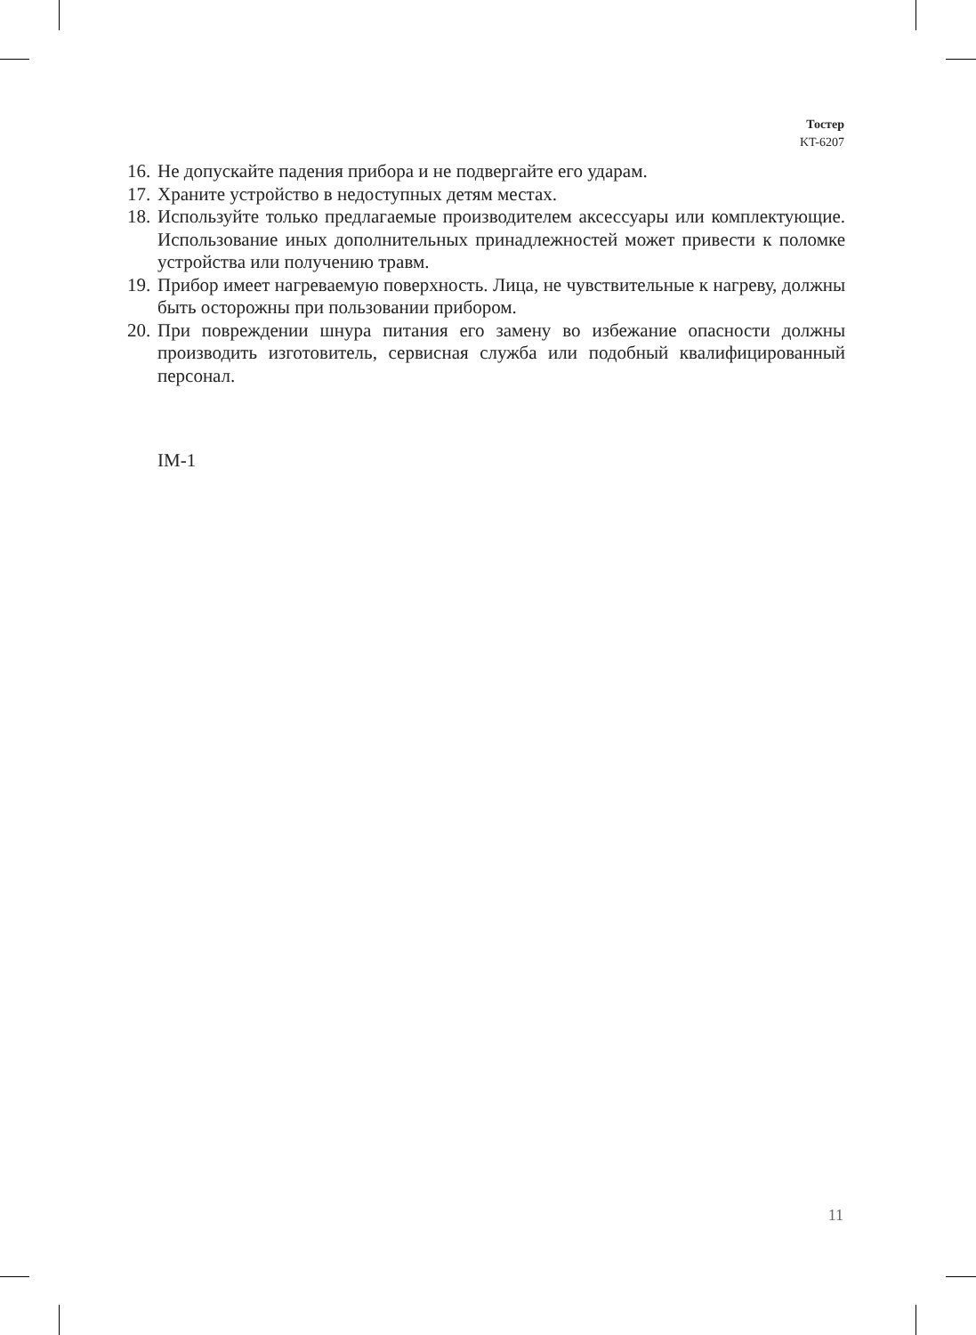Тостер
KT-6207
16. Не допускайте падения прибора и не подвергайте его ударам.
17. Храните устройство в недоступных детям местах.
18. Используйте только предлагаемые производителем аксессуары или комплектующие. Использование иных дополнительных принадлежностей может привести к поломке устройства или получению травм.
19. Прибор имеет нагреваемую поверхность. Лица, не чувствительные к нагреву, должны быть осторожны при пользовании прибором.
20. При повреждении шнура питания его замену во избежание опасности должны производить изготовитель, сервисная служба или подобный квалифицированный персонал.
IM-1
11